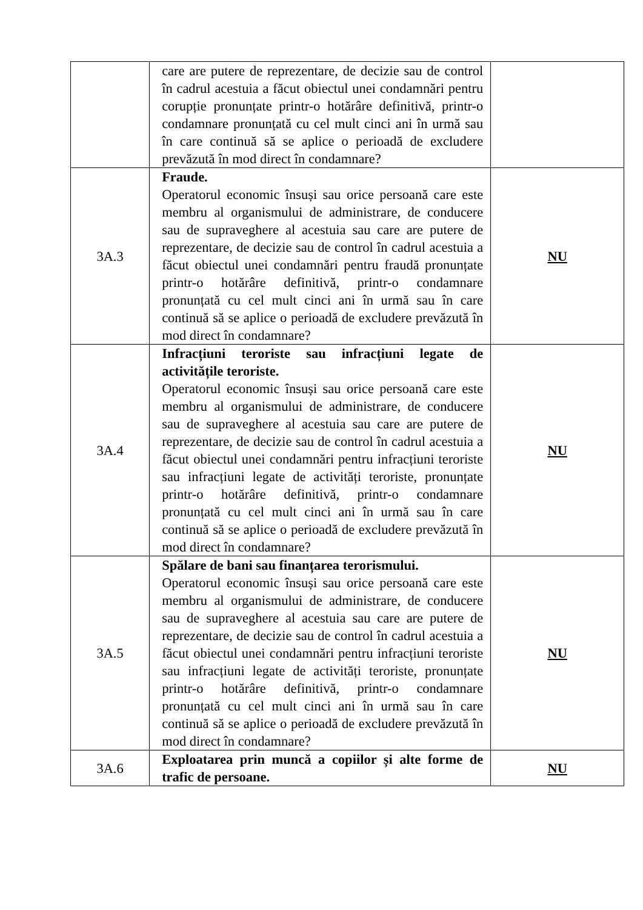| | care are putere de reprezentare, de decizie sau de control în cadrul acestuia a făcut obiectul unei condamnări pentru corupție pronunțate printr-o hotărâre definitivă, printr-o condamnare pronunțată cu cel mult cinci ani în urmă sau în care continuă să se aplice o perioadă de excludere prevăzută în mod direct în condamnare? | |
| 3A.3 | Fraude. Operatorul economic însuși sau orice persoană care este membru al organismului de administrare, de conducere sau de supraveghere al acestuia sau care are putere de reprezentare, de decizie sau de control în cadrul acestuia a făcut obiectul unei condamnări pentru fraudă pronunțate printr-o hotărâre definitivă, printr-o condamnare pronunțată cu cel mult cinci ani în urmă sau în care continuă să se aplice o perioadă de excludere prevăzută în mod direct în condamnare? | NU |
| 3A.4 | Infracțiuni teroriste sau infracțiuni legate de activitățile teroriste. Operatorul economic însuși sau orice persoană care este membru al organismului de administrare, de conducere sau de supraveghere al acestuia sau care are putere de reprezentare, de decizie sau de control în cadrul acestuia a făcut obiectul unei condamnări pentru infracțiuni teroriste sau infracțiuni legate de activități teroriste, pronunțate printr-o hotărâre definitivă, printr-o condamnare pronunțată cu cel mult cinci ani în urmă sau în care continuă să se aplice o perioadă de excludere prevăzută în mod direct în condamnare? | NU |
| 3A.5 | Spălare de bani sau finanțarea terorismului. Operatorul economic însuși sau orice persoană care este membru al organismului de administrare, de conducere sau de supraveghere al acestuia sau care are putere de reprezentare, de decizie sau de control în cadrul acestuia a făcut obiectul unei condamnări pentru infracțiuni teroriste sau infracțiuni legate de activități teroriste, pronunțate printr-o hotărâre definitivă, printr-o condamnare pronunțată cu cel mult cinci ani în urmă sau în care continuă să se aplice o perioadă de excludere prevăzută în mod direct în condamnare? | NU |
| 3A.6 | Exploatarea prin muncă a copiilor și alte forme de trafic de persoane. | NU |